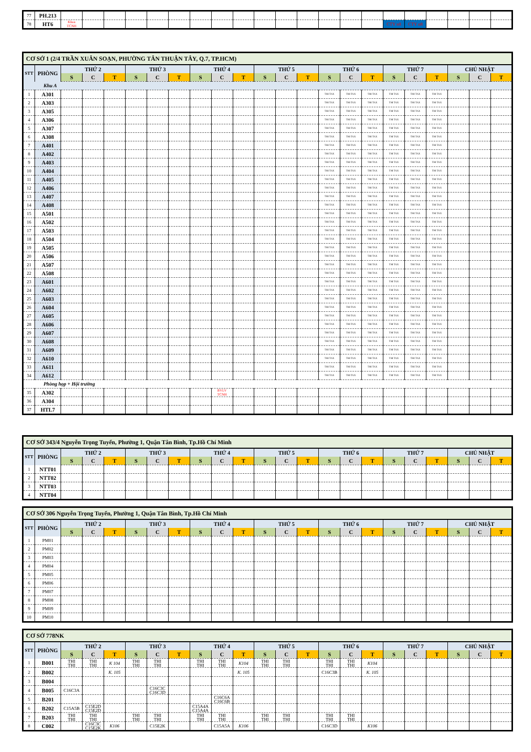| 77 | PH.213 | | | | | | | | | | | | | | | | | | | | | |
| 78 | HT6 | Khoa TCNH | | | | | | | | | | | | | | | CTY n8 | CTY n8 | | | | |
| CƠ SỞ 1 (2/4 TRẦN XUÂN SOẠN, PHƯỜNG TÂN THUẬN TÂY, Q.7, TP.HCM) | | | | | | | | | | | | | | | | | | | | | | |
| STT | PHÒNG | THỨ 2 | | | THỨ 3 | | | THỨ 4 | | | THỨ 5 | | | THỨ 6 | | | THỨ 7 | | | CHỦ NHẬT | | |
| | | S | C | T | S | C | T | S | C | T | S | C | T | S | C | T | S | C | T | S | C | T |
| Khu A | | | | | | | | | | | | | | | | | | | | | | |
| 1 | A301 | | | | | | | | | | | | | THI TAX | THI TAX | THI TAX | THI TAX | THI TAX | THI TAX | | | |
| 2 | A303 | | | | | | | | | | | | | THI TAX | THI TAX | THI TAX | THI TAX | THI TAX | THI TAX | | | |
| 3 | A305 | | | | | | | | | | | | | THI TAX | THI TAX | THI TAX | THI TAX | THI TAX | THI TAX | | | |
| 4 | A306 | | | | | | | | | | | | | THI TAX | THI TAX | THI TAX | THI TAX | THI TAX | THI TAX | | | |
| 5 | A307 | | | | | | | | | | | | | THI TAX | THI TAX | THI TAX | THI TAX | THI TAX | THI TAX | | | |
| 6 | A308 | | | | | | | | | | | | | THI TAX | THI TAX | THI TAX | THI TAX | THI TAX | THI TAX | | | |
| 7 | A401 | | | | | | | | | | | | | THI TAX | THI TAX | THI TAX | THI TAX | THI TAX | THI TAX | | | |
| 8 | A402 | | | | | | | | | | | | | THI TAX | THI TAX | THI TAX | THI TAX | THI TAX | THI TAX | | | |
| 9 | A403 | | | | | | | | | | | | | THI TAX | THI TAX | THI TAX | THI TAX | THI TAX | THI TAX | | | |
| 10 | A404 | | | | | | | | | | | | | THI TAX | THI TAX | THI TAX | THI TAX | THI TAX | THI TAX | | | |
| 11 | A405 | | | | | | | | | | | | | THI TAX | THI TAX | THI TAX | THI TAX | THI TAX | THI TAX | | | |
| 12 | A406 | | | | | | | | | | | | | THI TAX | THI TAX | THI TAX | THI TAX | THI TAX | THI TAX | | | |
| 13 | A407 | | | | | | | | | | | | | THI TAX | THI TAX | THI TAX | THI TAX | THI TAX | THI TAX | | | |
| 14 | A408 | | | | | | | | | | | | | THI TAX | THI TAX | THI TAX | THI TAX | THI TAX | THI TAX | | | |
| 15 | A501 | | | | | | | | | | | | | THI TAX | THI TAX | THI TAX | THI TAX | THI TAX | THI TAX | | | |
| 16 | A502 | | | | | | | | | | | | | THI TAX | THI TAX | THI TAX | THI TAX | THI TAX | THI TAX | | | |
| 17 | A503 | | | | | | | | | | | | | THI TAX | THI TAX | THI TAX | THI TAX | THI TAX | THI TAX | | | |
| 18 | A504 | | | | | | | | | | | | | THI TAX | THI TAX | THI TAX | THI TAX | THI TAX | THI TAX | | | |
| 19 | A505 | | | | | | | | | | | | | THI TAX | THI TAX | THI TAX | THI TAX | THI TAX | THI TAX | | | |
| 20 | A506 | | | | | | | | | | | | | THI TAX | THI TAX | THI TAX | THI TAX | THI TAX | THI TAX | | | |
| 21 | A507 | | | | | | | | | | | | | THI TAX | THI TAX | THI TAX | THI TAX | THI TAX | THI TAX | | | |
| 22 | A508 | | | | | | | | | | | | | THI TAX | THI TAX | THI TAX | THI TAX | THI TAX | THI TAX | | | |
| 23 | A601 | | | | | | | | | | | | | THI TAX | THI TAX | THI TAX | THI TAX | THI TAX | THI TAX | | | |
| 24 | A602 | | | | | | | | | | | | | THI TAX | THI TAX | THI TAX | THI TAX | THI TAX | THI TAX | | | |
| 25 | A603 | | | | | | | | | | | | | THI TAX | THI TAX | THI TAX | THI TAX | THI TAX | THI TAX | | | |
| 26 | A604 | | | | | | | | | | | | | THI TAX | THI TAX | THI TAX | THI TAX | THI TAX | THI TAX | | | |
| 27 | A605 | | | | | | | | | | | | | THI TAX | THI TAX | THI TAX | THI TAX | THI TAX | THI TAX | | | |
| 28 | A606 | | | | | | | | | | | | | THI TAX | THI TAX | THI TAX | THI TAX | THI TAX | THI TAX | | | |
| 29 | A607 | | | | | | | | | | | | | THI TAX | THI TAX | THI TAX | THI TAX | THI TAX | THI TAX | | | |
| 30 | A608 | | | | | | | | | | | | | THI TAX | THI TAX | THI TAX | THI TAX | THI TAX | THI TAX | | | |
| 31 | A609 | | | | | | | | | | | | | THI TAX | THI TAX | THI TAX | THI TAX | THI TAX | THI TAX | | | |
| 32 | A610 | | | | | | | | | | | | | THI TAX | THI TAX | THI TAX | THI TAX | THI TAX | THI TAX | | | |
| 33 | A611 | | | | | | | | | | | | | THI TAX | THI TAX | THI TAX | THI TAX | THI TAX | THI TAX | | | |
| 34 | A612 | | | | | | | | | | | | | THI TAX | THI TAX | THI TAX | THI TAX | THI TAX | THI TAX | | | |
| Phòng họp + Hội trường | | | | | | | | | | | | | | | | | | | | | | |
| 35 | A302 | | | | | | | | BVLV TCNH | | | | | | | | | | | | | |
| 36 | A304 | | | | | | | | | | | | | | | | | | | | | |
| 37 | HTL7 | | | | | | | | | | | | | | | | | | | | | |
| CƠ SỞ 343/4 Nguyễn Trọng Tuyển, Phường 1, Quận Tân Bình, Tp.Hồ Chí Minh | | | | | | | | | | | | | | | | | | | | | | |
| STT | PHÒNG | THỨ 2 | | | THỨ 3 | | | THỨ 4 | | | THỨ 5 | | | THỨ 6 | | | THỨ 7 | | | CHỦ NHẬT | | |
| | | S | C | T | S | C | T | S | C | T | S | C | T | S | C | T | S | C | T | S | C | T |
| 1 | NTT01 | | | | | | | | | | | | | | | | | | | | | |
| 2 | NTT02 | | | | | | | | | | | | | | | | | | | | | |
| 3 | NTT03 | | | | | | | | | | | | | | | | | | | | | |
| 4 | NTT04 | | | | | | | | | | | | | | | | | | | | | |
| CƠ SỞ 306 Nguyễn Trọng Tuyển, Phường 1, Quận Tân Bình, Tp.Hồ Chí Minh | | | | | | | | | | | | | | | | | | | | | | |
| STT | PHÒNG | THỨ 2 | | | THỨ 3 | | | THỨ 4 | | | THỨ 5 | | | THỨ 6 | | | THỨ 7 | | | CHỦ NHẬT | | |
| | | S | C | T | S | C | T | S | C | T | S | C | T | S | C | T | S | C | T | S | C | T |
| 1 | PM01 | | | | | | | | | | | | | | | | | | | | | |
| 2 | PM02 | | | | | | | | | | | | | | | | | | | | | |
| 3 | PM03 | | | | | | | | | | | | | | | | | | | | | |
| 4 | PM04 | | | | | | | | | | | | | | | | | | | | | |
| 5 | PM05 | | | | | | | | | | | | | | | | | | | | | |
| 6 | PM06 | | | | | | | | | | | | | | | | | | | | | |
| 7 | PM07 | | | | | | | | | | | | | | | | | | | | | |
| 8 | PM08 | | | | | | | | | | | | | | | | | | | | | |
| 9 | PM09 | | | | | | | | | | | | | | | | | | | | | |
| 10 | PM10 | | | | | | | | | | | | | | | | | | | | | |
| CƠ SỞ 778NK | | | | | | | | | | | | | | | | | | | | | | |
| STT | PHÒNG | THỨ 2 | | | THỨ 3 | | | THỨ 4 | | | THỨ 5 | | | THỨ 6 | | | THỨ 7 | | | CHỦ NHẬT | | |
| | | S | C | T | S | C | T | S | C | T | S | C | T | S | C | T | S | C | T | S | C | T |
| 1 | B001 | THI THI | THI THI | K 104 | THI THI | THI THI | | THI THI | THI THI | K104 | THI THI | THI THI | | THI THI | THI THI | K104 | | | | | | |
| 2 | B002 | | | K. 105 | | | | | | K. 105 | | | | C16C3B | | K. 105 | | | | | | |
| 3 | B004 | | | | | | | | | | | | | | | | | | | | | |
| 4 | B005 | C16C3A | | | | C16C3C C16C3D | | | | | | | | | | | | | | | | |
| 5 | B201 | | | | | | | | C16C6A C16C6B | | | | | | | | | | | | | |
| 6 | B202 | C15A5B | C15E2D C15E2D | | | | | C15A4A C15A4A | | | | | | | | | | | | | | |
| 7 | B203 | THI THI | THI THI | | THI THI | THI THI | | THI THI | THI THI | | THI THI | THI THI | | THI THI | THI THI | | | | | | | |
| 8 | C002 | | C16C3C C15E2K | K106 | | C15E2K | | | C15A5A | K106 | | | | C16C3D | | K106 | | | | | | |